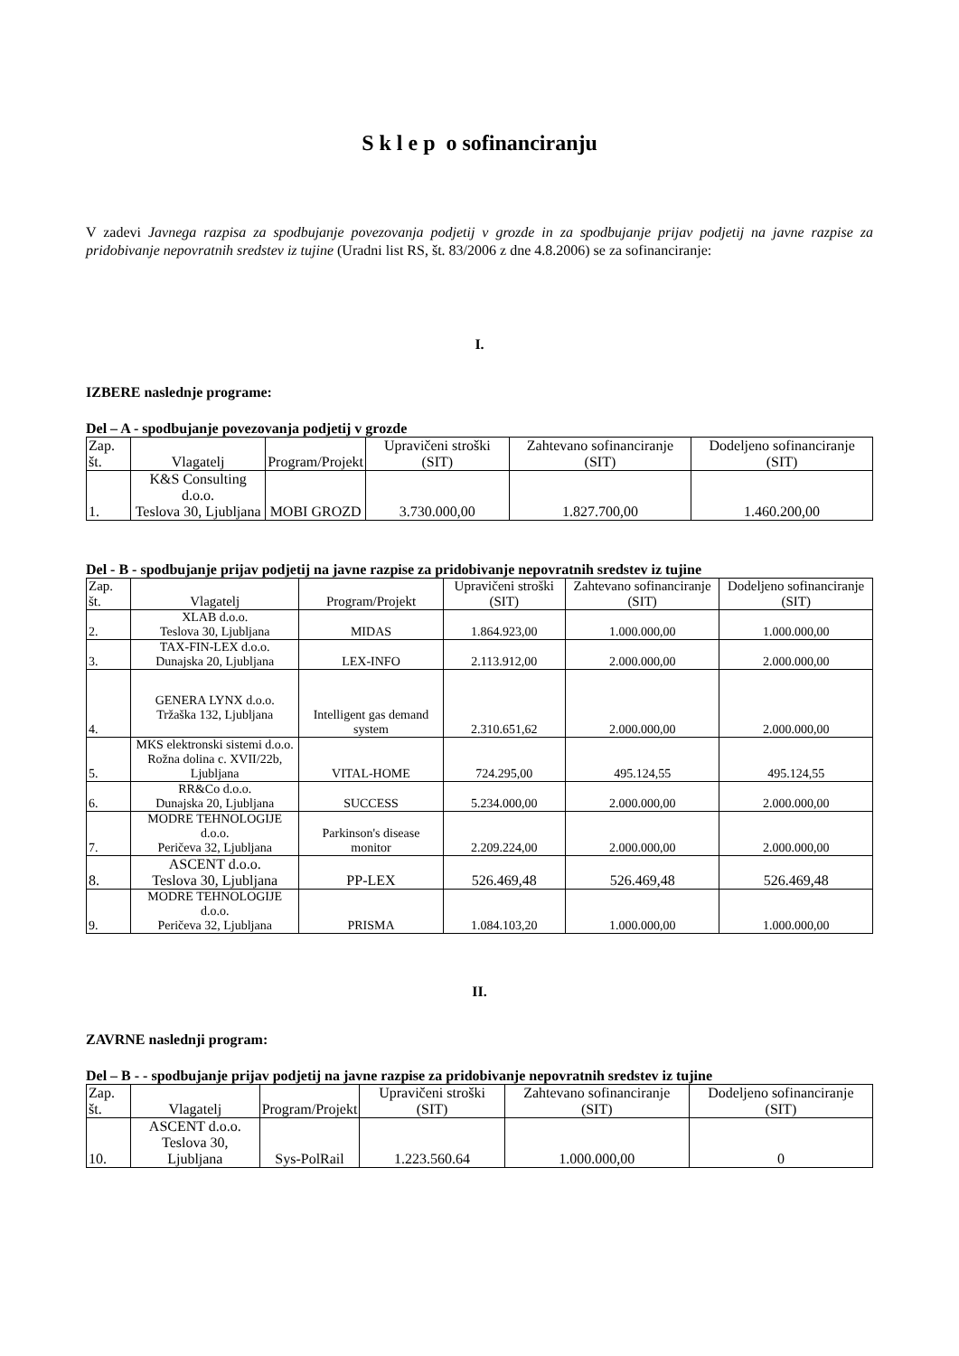S k l e p o sofinanciranju
V zadevi Javnega razpisa za spodbujanje povezovanja podjetij v grozde in za spodbujanje prijav podjetij na javne razpise za pridobivanje nepovratnih sredstev iz tujine (Uradni list RS, št. 83/2006 z dne 4.8.2006) se za sofinanciranje:
I.
IZBERE naslednje programe:
Del – A - spodbujanje povezovanja podjetij v grozde
| Zap. št. | Vlagatelj | Program/Projekt | Upravičeni stroški (SIT) | Zahtevano sofinanciranje (SIT) | Dodeljeno sofinanciranje (SIT) |
| --- | --- | --- | --- | --- | --- |
| 1. | K&S Consulting d.o.o. Teslova 30, Ljubljana | MOBI GROZD | 3.730.000,00 | 1.827.700,00 | 1.460.200,00 |
Del - B - spodbujanje prijav podjetij na javne razpise za pridobivanje nepovratnih sredstev iz tujine
| Zap. št. | Vlagatelj | Program/Projekt | Upravičeni stroški (SIT) | Zahtevano sofinanciranje (SIT) | Dodeljeno sofinanciranje (SIT) |
| --- | --- | --- | --- | --- | --- |
| 2. | XLAB d.o.o. Teslova 30, Ljubljana | MIDAS | 1.864.923,00 | 1.000.000,00 | 1.000.000,00 |
| 3. | TAX-FIN-LEX d.o.o. Dunajska 20, Ljubljana | LEX-INFO | 2.113.912,00 | 2.000.000,00 | 2.000.000,00 |
| 4. | GENERA LYNX d.o.o. Tržaška 132, Ljubljana | Intelligent gas demand system | 2.310.651,62 | 2.000.000,00 | 2.000.000,00 |
| 5. | MKS elektronski sistemi d.o.o. Rožna dolina c. XVII/22b, Ljubljana | VITAL-HOME | 724.295,00 | 495.124,55 | 495.124,55 |
| 6. | RR&Co d.o.o. Dunajska 20, Ljubljana | SUCCESS | 5.234.000,00 | 2.000.000,00 | 2.000.000,00 |
| 7. | MODRE TEHNOLOGIJE d.o.o. Peričeva 32, Ljubljana | Parkinson's disease monitor | 2.209.224,00 | 2.000.000,00 | 2.000.000,00 |
| 8. | ASCENT d.o.o. Teslova 30, Ljubljana | PP-LEX | 526.469,48 | 526.469,48 | 526.469,48 |
| 9. | MODRE TEHNOLOGIJE d.o.o. Peričeva 32, Ljubljana | PRISMA | 1.084.103,20 | 1.000.000,00 | 1.000.000,00 |
II.
ZAVRNE naslednji program:
Del – B - - spodbujanje prijav podjetij na javne razpise za pridobivanje nepovratnih sredstev iz tujine
| Zap. št. | Vlagatelj | Program/Projekt | Upravičeni stroški (SIT) | Zahtevano sofinanciranje (SIT) | Dodeljeno sofinanciranje (SIT) |
| --- | --- | --- | --- | --- | --- |
| 10. | ASCENT d.o.o. Teslova 30, Ljubljana | Sys-PolRail | 1.223.560.64 | 1.000.000,00 | 0 |